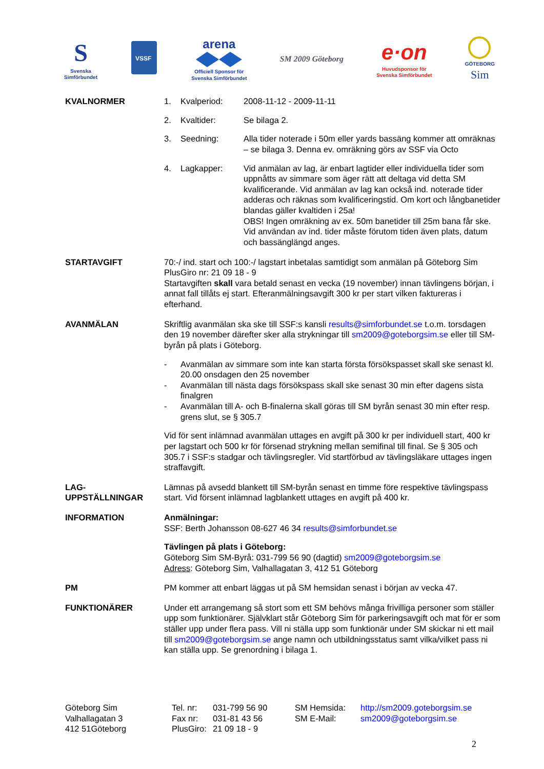S
Svenska
Simförbundet
VSSF
arena
Officiell Sponsor för
Svenska Simförbundet
SM 2009 Göteborg
e·on
Huvudsponsor för
Svenska Simförbundet
GÖTEBORG
Sim
KVALNORMER 1. Kvalperiod: 2008-11-12 - 2009-11-11
2. Kvaltider: Se bilaga 2.
3. Seedning: Alla tider noterade i 50m eller yards bassäng kommer att omräknas – se bilaga 3. Denna ev. omräkning görs av SSF via Octo
4. Lagkapper: Vid anmälan av lag, är enbart lagtider eller individuella tider som uppnåtts av simmare som äger rätt att deltaga vid detta SM kvalificerande. Vid anmälan av lag kan också ind. noterade tider adderas och räknas som kvalificeringstid. Om kort och långbanetider blandas gäller kvaltiden i 25a!
OBS! Ingen omräkning av ex. 50m banetider till 25m bana får ske. Vid användan av ind. tider måste förutom tiden även plats, datum och bassänglängd anges.
STARTAVGIFT 70:-/ ind. start och 100:-/ lagstart inbetalas samtidigt som anmälan på Göteborg Sim PlusGiro nr: 21 09 18 - 9
Startavgiften skall vara betald senast en vecka (19 november) innan tävlingens början, i annat fall tillåts ej start. Efteranmälningsavgift 300 kr per start vilken faktureras i efterhand.
AVANMÄLAN Skriftlig avanmälan ska ske till SSF:s kansli results@simforbundet.se t.o.m. torsdagen den 19 november därefter sker alla strykningar till sm2009@goteborgsim.se eller till SM-byrån på plats i Göteborg.
- Avanmälan av simmare som inte kan starta första försökspasset skall ske senast kl. 20.00 onsdagen den 25 november
- Avanmälan till nästa dags försökspass skall ske senast 30 min efter dagens sista finalgren
- Avanmälan till A- och B-finalerna skall göras till SM byrån senast 30 min efter resp. grens slut, se § 305.7
Vid för sent inlämnad avanmälan uttages en avgift på 300 kr per individuell start, 400 kr per lagstart och 500 kr för försenad strykning mellan semifinal till final. Se § 305 och 305.7 i SSF:s stadgar och tävlingsregler. Vid startförbud av tävlingsläkare uttages ingen straffavgift.
LAG-
UPPSTÄLLNINGAR
Lämnas på avsedd blankett till SM-byrån senast en timme före respektive tävlingspass start. Vid försent inlämnad lagblankett uttages en avgift på 400 kr.
INFORMATION Anmälningar:
SSF: Berth Johansson 08-627 46 34 results@simforbundet.se
Tävlingen på plats i Göteborg:
Göteborg Sim SM-Byrå: 031-799 56 90 (dagtid) sm2009@goteborgsim.se
Adress: Göteborg Sim, Valhallagatan 3, 412 51 Göteborg
PM PM kommer att enbart läggas ut på SM hemsidan senast i början av vecka 47.
FUNKTIONÄRER Under ett arrangemang så stort som ett SM behövs många frivilliga personer som ställer upp som funktionärer. Självklart står Göteborg Sim för parkeringsavgift och mat för er som ställer upp under flera pass. Vill ni ställa upp som funktionär under SM skickar ni ett mail till sm2009@goteborgsim.se ange namn och utbildningsstatus samt vilka/vilket pass ni kan ställa upp. Se grenordning i bilaga 1.
Göteborg Sim
Valhallagatan 3
412 51Göteborg
Tel. nr:
Fax nr:
PlusGiro:
031-799 56 90
031-81 43 56
21 09 18 - 9
SM Hemsida:
SM E-Mail:
http://sm2009.goteborgsim.se
sm2009@goteborgsim.se
2